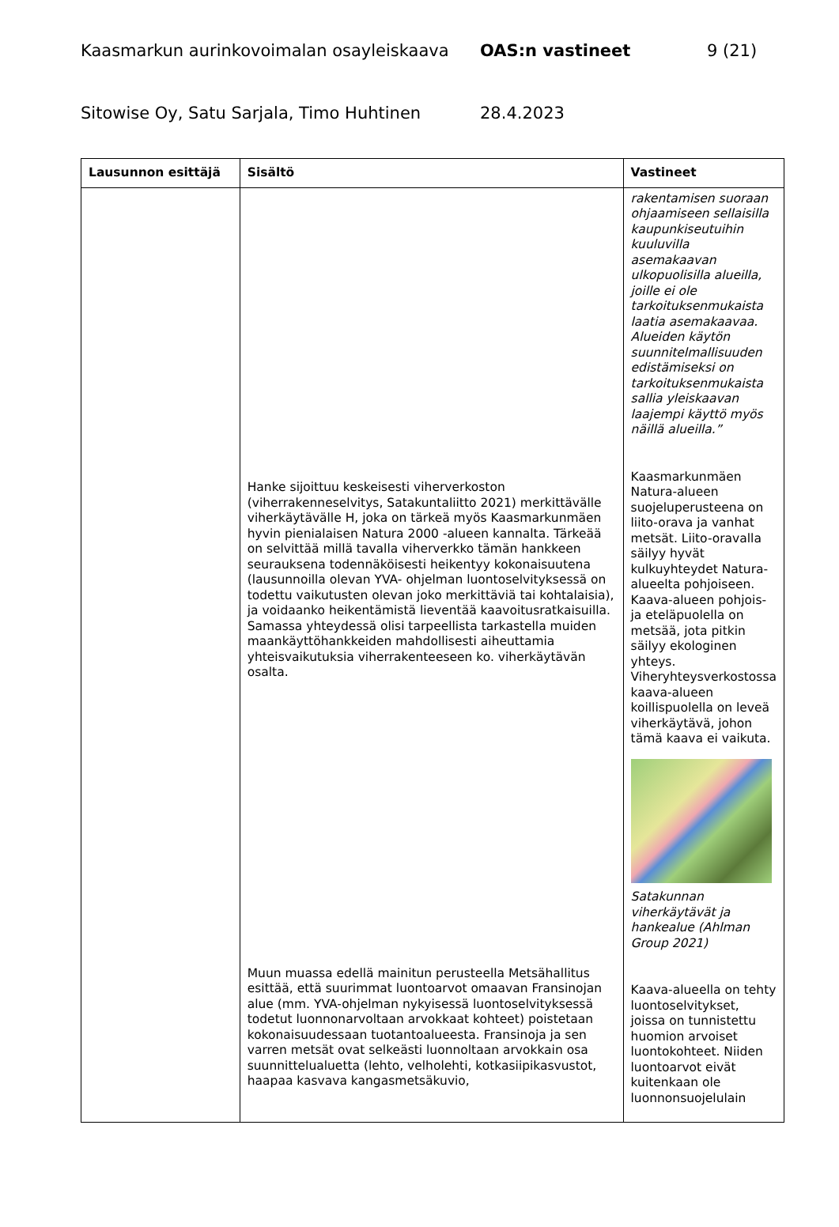Kaasmarkun aurinkovoimalan osayleiskaava OAS:n vastineet 9 (21)
Sitowise Oy, Satu Sarjala, Timo Huhtinen 28.4.2023
| Lausunnon esittäjä | Sisältö | Vastineet |
| --- | --- | --- |
| | Hanke sijoittuu keskeisesti viherverkoston (viherrakenneselvitys, Satakuntaliitto 2021) merkittävälle viherkäytävälle H, joka on tärkeä myös Kaasmarkunmäen hyvin pienialaisen Natura 2000 -alueen kannalta. Tärkeää on selvittää millä tavalla viherverkko tämän hankkeen seurauksena todennäköisesti heikentyy kokonaisuutena (lausunnoilla olevan YVA- ohjelman luontoselvityksessä on todettu vaikutusten olevan joko merkittäviä tai kohtalaisia), ja voidaanko heikentämistä lieventää kaavoitusratkaisuilla. Samassa yhteydessä olisi tarpeellista tarkastella muiden maankäyttöhankkeiden mahdollisesti aiheuttamia yhteisvaikutuksia viherrakenteeseen ko. viherkäytävän osalta. Muun muassa edellä mainitun perusteella Metsähallitus esittää, että suurimmat luontoarvot omaavan Fransinojan alue (mm. YVA-ohjelman nykyisessä luontoselvityksessä todetut luonnonarvoltaan arvokkaat kohteet) poistetaan kokonaisuudessaan tuotantoalueesta. Fransinoja ja sen varren metsät ovat selkeästi luonnoltaan arvokkain osa suunnittelualuetta (lehto, velholehti, kotkasiipikasvustot, haapaa kasvava kangasmetsäkuvio, | rakentamisen suoraan ohjaamiseen sellaisilla kaupunkiseutuihin kuuluvilla asemakaavan ulkopuolisilla alueilla, joille ei ole tarkoituksenmukaista laatia asemakaavaa. Alueiden käytön suunnitelmallisuuden edistämiseksi on tarkoituksenmukaista sallia yleiskaavan laajempi käyttö myös näillä alueilla.” Kaasmarkunmäen Natura-alueen suojeluperusteena on liito-orava ja vanhat metsät. Liito-oravalla säilyy hyvät kulkuyhteydet Natura-alueelta pohjoiseen. Kaava-alueen pohjois- ja eteläpuolella on metsää, jota pitkin säilyy ekologinen yhteys. Viheryhteysverkostossa kaava-alueen koillispuolella on leveä viherkäytävä, johon tämä kaava ei vaikuta. Satakunnan viherkäytävät ja hankealue (Ahlman Group 2021) Kaava-alueella on tehty luontoselvitykset, joissa on tunnistettu huomion arvoiset luontokohteet. Niiden luontoarvot eivät kuitenkaan ole luonnonsuojelulain |